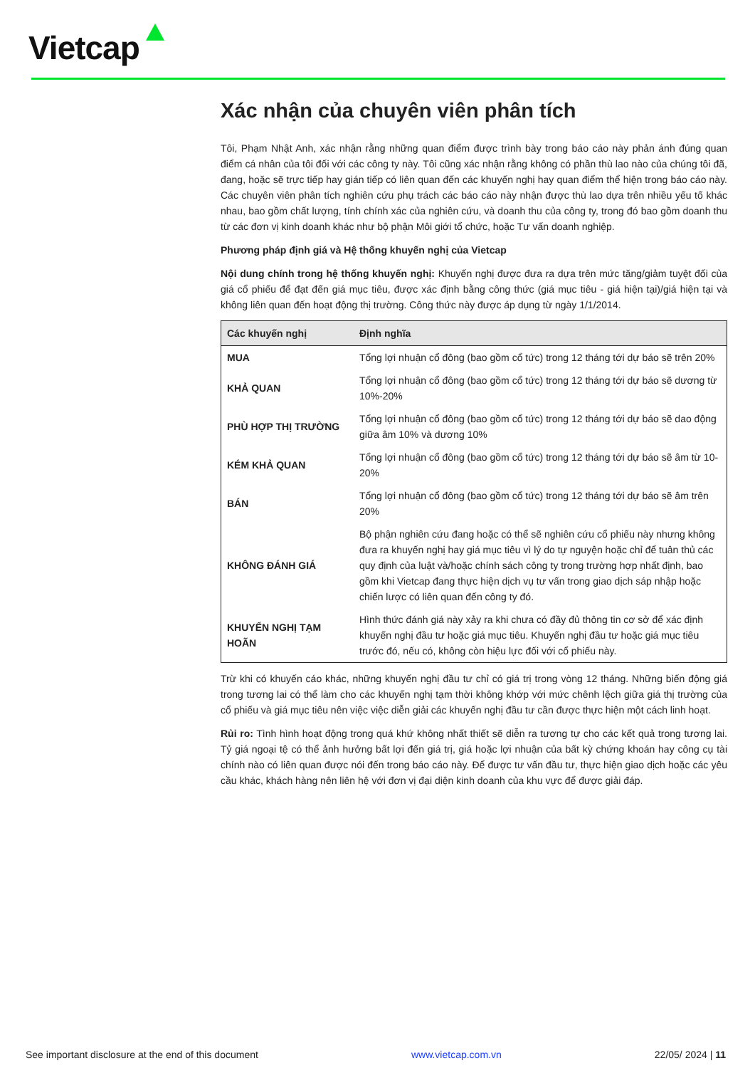Vietcap
Xác nhận của chuyên viên phân tích
Tôi, Phạm Nhật Anh, xác nhận rằng những quan điểm được trình bày trong báo cáo này phản ánh đúng quan điểm cá nhân của tôi đối với các công ty này. Tôi cũng xác nhận rằng không có phần thù lao nào của chúng tôi đã, đang, hoặc sẽ trực tiếp hay gián tiếp có liên quan đến các khuyến nghị hay quan điểm thể hiện trong báo cáo này. Các chuyên viên phân tích nghiên cứu phụ trách các báo cáo này nhận được thù lao dựa trên nhiều yếu tố khác nhau, bao gồm chất lượng, tính chính xác của nghiên cứu, và doanh thu của công ty, trong đó bao gồm doanh thu từ các đơn vị kinh doanh khác như bộ phận Môi giới tổ chức, hoặc Tư vấn doanh nghiệp.
Phương pháp định giá và Hệ thống khuyến nghị của Vietcap
Nội dung chính trong hệ thống khuyến nghị: Khuyến nghị được đưa ra dựa trên mức tăng/giảm tuyệt đối của giá cổ phiếu để đạt đến giá mục tiêu, được xác định bằng công thức (giá mục tiêu - giá hiện tại)/giá hiện tại và không liên quan đến hoạt động thị trường. Công thức này được áp dụng từ ngày 1/1/2014.
| Các khuyến nghị | Định nghĩa |
| --- | --- |
| MUA | Tổng lợi nhuận cổ đông (bao gồm cổ tức) trong 12 tháng tới dự báo sẽ trên 20% |
| KHẢ QUAN | Tổng lợi nhuận cổ đông (bao gồm cổ tức) trong 12 tháng tới dự báo sẽ dương từ 10%-20% |
| PHÙ HỢP THỊ TRƯỜNG | Tổng lợi nhuận cổ đông (bao gồm cổ tức) trong 12 tháng tới dự báo sẽ dao động giữa âm 10% và dương 10% |
| KÉM KHẢ QUAN | Tổng lợi nhuận cổ đông (bao gồm cổ tức) trong 12 tháng tới dự báo sẽ âm từ 10-20% |
| BÁN | Tổng lợi nhuận cổ đông (bao gồm cổ tức) trong 12 tháng tới dự báo sẽ âm trên 20% |
| KHÔNG ĐÁNH GIÁ | Bộ phận nghiên cứu đang hoặc có thể sẽ nghiên cứu cổ phiếu này nhưng không đưa ra khuyến nghị hay giá mục tiêu vì lý do tự nguyện hoặc chỉ để tuân thủ các quy định của luật và/hoặc chính sách công ty trong trường hợp nhất định, bao gồm khi Vietcap đang thực hiện dịch vụ tư vấn trong giao dịch sáp nhập hoặc chiến lược có liên quan đến công ty đó. |
| KHUYẾN NGHỊ TẠM HOÃN | Hình thức đánh giá này xảy ra khi chưa có đầy đủ thông tin cơ sở để xác định khuyến nghị đầu tư hoặc giá mục tiêu. Khuyến nghị đầu tư hoặc giá mục tiêu trước đó, nếu có, không còn hiệu lực đối với cổ phiếu này. |
Trừ khi có khuyến cáo khác, những khuyến nghị đầu tư chỉ có giá trị trong vòng 12 tháng. Những biến động giá trong tương lai có thể làm cho các khuyến nghị tạm thời không khớp với mức chênh lệch giữa giá thị trường của cổ phiếu và giá mục tiêu nên việc việc diễn giải các khuyến nghị đầu tư cần được thực hiện một cách linh hoạt.
Rủi ro: Tình hình hoạt động trong quá khứ không nhất thiết sẽ diễn ra tương tự cho các kết quả trong tương lai. Tỷ giá ngoại tệ có thể ảnh hưởng bất lợi đến giá trị, giá hoặc lợi nhuận của bất kỳ chứng khoán hay công cụ tài chính nào có liên quan được nói đến trong báo cáo này. Để được tư vấn đầu tư, thực hiện giao dịch hoặc các yêu cầu khác, khách hàng nên liên hệ với đơn vị đại diện kinh doanh của khu vực để được giải đáp.
See important disclosure at the end of this document www.vietcap.com.vn 22/05/ 2024 | 11